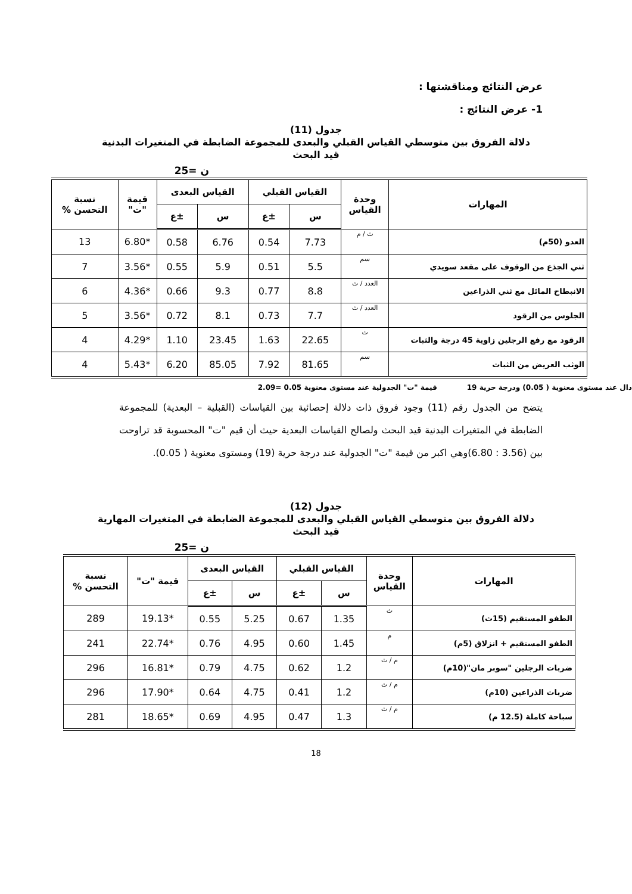عرض النتائج ومناقشتها :
1- عرض النتائج :
جدول (11)
دلالة الفروق بين متوسطي القياس القبلي والبعدى للمجموعة الضابطة في المتغيرات البدنية
قيد البحث
ن =25
| المهارات | وحدة القياس | القياس القبلي | | القياس البعدى | | قيمة "ت" | نسبة التحسن % |
| --- | --- | --- | --- | --- | --- | --- | --- |
| | | س | ±ع | س | ±ع | | |
| العدو (50م) | ث / م | 7.73 | 0.54 | 6.76 | 0.58 | *6.80 | 13 |
| ثني الجذع من الوقوف على مقعد سويدي | سم | 5.5 | 0.51 | 5.9 | 0.55 | *3.56 | 7 |
| الانبطاح المائل مع ثني الذراعين | العدد / ث | 8.8 | 0.77 | 9.3 | 0.66 | *4.36 | 6 |
| الجلوس من الرقود | العدد / ث | 7.7 | 0.73 | 8.1 | 0.72 | *3.56 | 5 |
| الرقود مع رفع الرجلين زاوية 45 درجة والثبات | ث | 22.65 | 1.63 | 23.45 | 1.10 | *4.29 | 4 |
| الوثب العريض من الثبات | سم | 81.65 | 7.92 | 85.05 | 6.20 | *5.43 | 4 |
دال عند مستوى معنوية ( 0.05) ودرجة حرية 19 قيمة "ت" الجدولية عند مستوى معنوية 0.05 =2.09
يتضح من الجدول رقم (11) وجود فروق ذات دلالة إحصائية بين القياسات (القبلية – البعدية) للمجموعة الضابطة في المتغيرات البدنية قيد البحث ولصالح القياسات البعدية حيث أن قيم "ت" المحسوبة قد تراوحت بين (3.56 : 6.80)وهي اكبر من قيمة "ت" الجدولية عند درجة حرية (19) ومستوى معنوية ( 0.05).
جدول (12)
دلالة الفروق بين متوسطي القياس القبلي والبعدى للمجموعة الضابطة في المتغيرات المهارية
قيد البحث
ن =25
| المهارات | وحدة القياس | القياس القبلي | | القياس البعدى | | قيمة "ت" | نسبة التحسن % |
| --- | --- | --- | --- | --- | --- | --- | --- |
| | | س | ±ع | س | ±ع | | |
| الطفو المستقيم (15ث) | ث | 1.35 | 0.67 | 5.25 | 0.55 | *19.13 | 289 |
| الطفو المستقيم + انزلاق (5م) | م | 1.45 | 0.60 | 4.95 | 0.76 | *22.74 | 241 |
| ضربات الرجلين "سوبر مان"(10م) | م / ث | 1.2 | 0.62 | 4.75 | 0.79 | *16.81 | 296 |
| ضربات الذراعين (10م) | م / ث | 1.2 | 0.41 | 4.75 | 0.64 | *17.90 | 296 |
| سباحة كاملة (12.5 م) | م / ث | 1.3 | 0.47 | 4.95 | 0.69 | *18.65 | 281 |
18